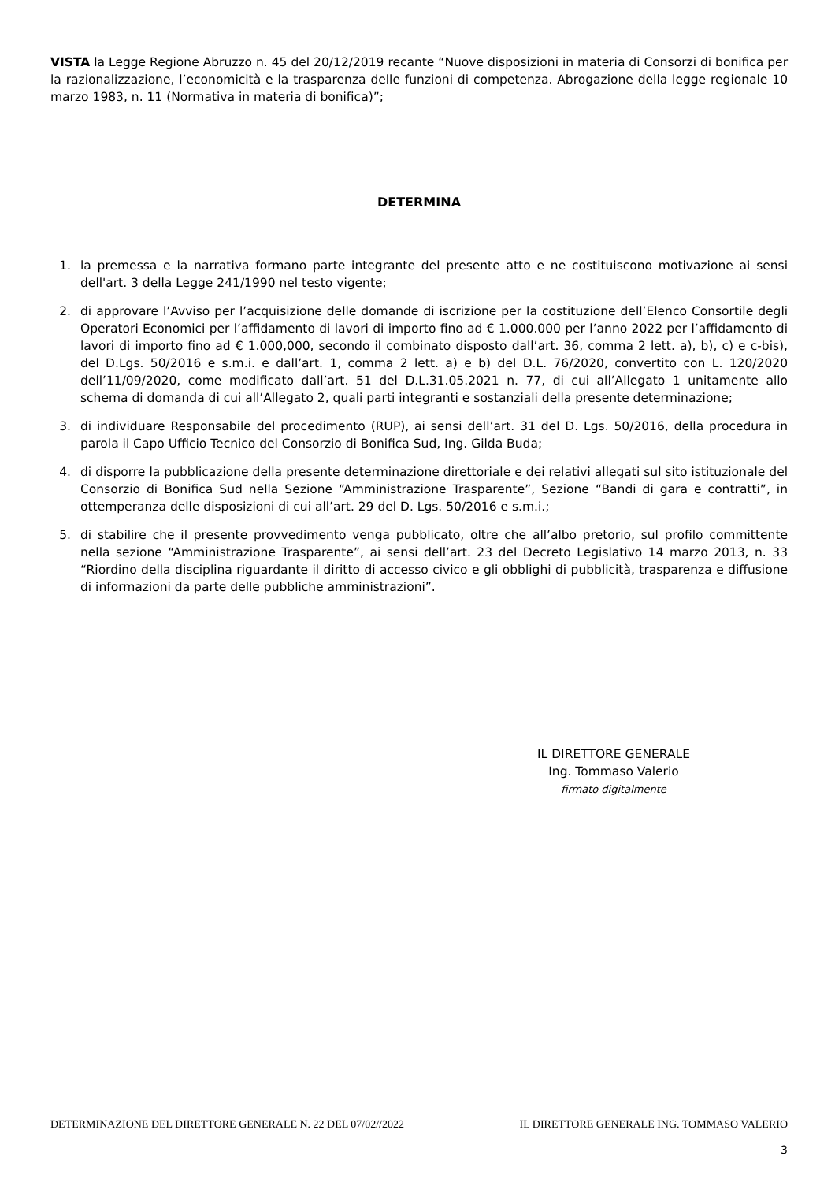VISTA la Legge Regione Abruzzo n. 45 del 20/12/2019 recante “Nuove disposizioni in materia di Consorzi di bonifica per la razionalizzazione, l’economicità e la trasparenza delle funzioni di competenza. Abrogazione della legge regionale 10 marzo 1983, n. 11 (Normativa in materia di bonifica)”;
DETERMINA
1. la premessa e la narrativa formano parte integrante del presente atto e ne costituiscono motivazione ai sensi dell'art. 3 della Legge 241/1990 nel testo vigente;
2. di approvare l’Avviso per l’acquisizione delle domande di iscrizione per la costituzione dell’Elenco Consortile degli Operatori Economici per l’affidamento di lavori di importo fino ad € 1.000.000 per l’anno 2022 per l’affidamento di lavori di importo fino ad € 1.000,000, secondo il combinato disposto dall’art. 36, comma 2 lett. a), b), c) e c-bis), del D.Lgs. 50/2016 e s.m.i. e dall’art. 1, comma 2 lett. a) e b) del D.L. 76/2020, convertito con L. 120/2020 dell’11/09/2020, come modificato dall’art. 51 del D.L.31.05.2021 n. 77, di cui all’Allegato 1 unitamente allo schema di domanda di cui all’Allegato 2, quali parti integranti e sostanziali della presente determinazione;
3. di individuare Responsabile del procedimento (RUP), ai sensi dell’art. 31 del D. Lgs. 50/2016, della procedura in parola il Capo Ufficio Tecnico del Consorzio di Bonifica Sud, Ing. Gilda Buda;
4. di disporre la pubblicazione della presente determinazione direttoriale e dei relativi allegati sul sito istituzionale del Consorzio di Bonifica Sud nella Sezione “Amministrazione Trasparente”, Sezione “Bandi di gara e contratti”, in ottemperanza delle disposizioni di cui all’art. 29 del D. Lgs. 50/2016 e s.m.i.;
5. di stabilire che il presente provvedimento venga pubblicato, oltre che all’albo pretorio, sul profilo committente nella sezione “Amministrazione Trasparente”, ai sensi dell’art. 23 del Decreto Legislativo 14 marzo 2013, n. 33 “Riordino della disciplina riguardante il diritto di accesso civico e gli obblighi di pubblicità, trasparenza e diffusione di informazioni da parte delle pubbliche amministrazioni”.
IL DIRETTORE GENERALE
Ing. Tommaso Valerio
firmato digitalmente
DETERMINAZIONE DEL DIRETTORE GENERALE N. 22 DEL 07/02//2022 IL DIRETTORE GENERALE ING. TOMMASO VALERIO
3